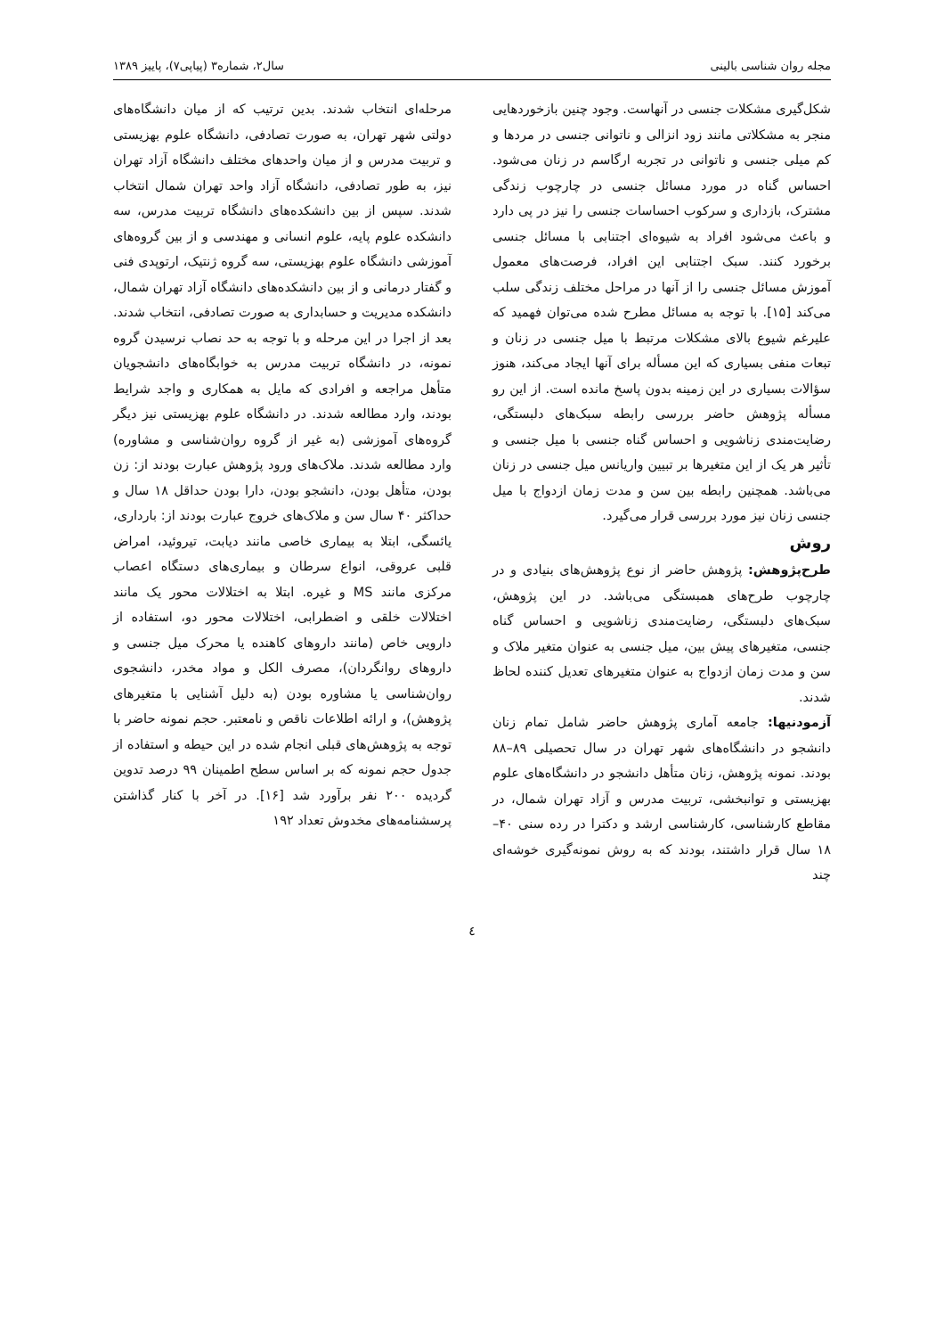مجله روان شناسی بالینی سال۲، شماره۳ (پیاپی۷)، پاییز ۱۳۸۹
شکل‌گیری مشکلات جنسی در آنهاست. وجود چنین بازخوردهایی منجر به مشکلاتی مانند زود انزالی و ناتوانی جنسی در مردها و کم میلی جنسی و ناتوانی در تجربه ارگاسم در زنان می‌شود. احساس گناه در مورد مسائل جنسی در چارچوب زندگی مشترک، بازداری و سرکوب احساسات جنسی را نیز در پی دارد و باعث می‌شود افراد به شیوه‌ای اجتنابی با مسائل جنسی برخورد کنند. سبک اجتنابی این افراد، فرصت‌های معمول آموزش مسائل جنسی را از آنها در مراحل مختلف زندگی سلب می‌کند [۱۵]. با توجه به مسائل مطرح شده می‌توان فهمید که علیرغم شیوع بالای مشکلات مرتبط با میل جنسی در زنان و تبعات منفی بسیاری که این مسأله برای آنها ایجاد می‌کند، هنوز سؤالات بسیاری در این زمینه بدون پاسخ مانده است. از این رو مسأله پژوهش حاضر بررسی رابطه سبک‌های دلبستگی، رضایت‌مندی زناشویی و احساس گناه جنسی با میل جنسی و تأثیر هر یک از این متغیرها بر تبیین واریانس میل جنسی در زنان می‌باشد. همچنین رابطه بین سن و مدت زمان ازدواج با میل جنسی زنان نیز مورد بررسی قرار می‌گیرد.
روش
طرح‌پژوهش: پژوهش حاضر از نوع پژوهش‌های بنیادی و در چارچوب طرح‌های همبستگی می‌باشد. در این پژوهش، سبک‌های دلبستگی، رضایت‌مندی زناشویی و احساس گناه جنسی، متغیرهای پیش بین، میل جنسی به عنوان متغیر ملاک و سن و مدت زمان ازدواج به عنوان متغیرهای تعدیل کننده لحاظ شدند.
آزمودنیها: جامعه آماری پژوهش حاضر شامل تمام زنان دانشجو در دانشگاه‌های شهر تهران در سال تحصیلی ۸۹–۸۸ بودند. نمونه پژوهش، زنان متأهل دانشجو در دانشگاه‌های علوم بهزیستی و توانبخشی، تربیت مدرس و آزاد تهران شمال، در مقاطع کارشناسی، کارشناسی ارشد و دکترا در رده سنی ۴۰–۱۸ سال قرار داشتند، بودند که به روش نمونه‌گیری خوشه‌ای چند
مرحله‌ای انتخاب شدند. بدین ترتیب که از میان دانشگاه‌های دولتی شهر تهران، به صورت تصادفی، دانشگاه علوم بهزیستی و تربیت مدرس و از میان واحدهای مختلف دانشگاه آزاد تهران نیز، به طور تصادفی، دانشگاه آزاد واحد تهران شمال انتخاب شدند. سپس از بین دانشکده‌های دانشگاه تربیت مدرس، سه دانشکده علوم پایه، علوم انسانی و مهندسی و از بین گروه‌های آموزشی دانشگاه علوم بهزیستی، سه گروه ژنتیک، ارتوپدی فنی و گفتار درمانی و از بین دانشکده‌های دانشگاه آزاد تهران شمال، دانشکده مدیریت و حسابداری به صورت تصادفی، انتخاب شدند. بعد از اجرا در این مرحله و با توجه به حد نصاب نرسیدن گروه نمونه، در دانشگاه تربیت مدرس به خوابگاه‌های دانشجویان متأهل مراجعه و افرادی که مایل به همکاری و واجد شرایط بودند، وارد مطالعه شدند. در دانشگاه علوم بهزیستی نیز دیگر گروه‌های آموزشی (به غیر از گروه روان‌شناسی و مشاوره) وارد مطالعه شدند. ملاک‌های ورود پژوهش عبارت بودند از: زن بودن، متأهل بودن، دانشجو بودن، دارا بودن حداقل ۱۸ سال و حداکثر ۴۰ سال سن و ملاک‌های خروج عبارت بودند از: بارداری، یائسگی، ابتلا به بیماری خاصی مانند دیابت، تیروئید، امراض قلبی عروقی، انواع سرطان و بیماری‌های دستگاه اعصاب مرکزی مانند MS و غیره. ابتلا به اختلالات محور یک مانند اختلالات خلقی و اضطرابی، اختلالات محور دو، استفاده از دارویی خاص (مانند داروهای کاهنده یا محرک میل جنسی و داروهای روانگردان)، مصرف الکل و مواد مخدر، دانشجوی روان‌شناسی یا مشاوره بودن (به دلیل آشنایی با متغیرهای پژوهش)، و ارائه اطلاعات ناقص و نامعتبر. حجم نمونه حاضر با توجه به پژوهش‌های قبلی انجام شده در این حیطه و استفاده از جدول حجم نمونه که بر اساس سطح اطمینان ۹۹ درصد تدوین گردیده ۲۰۰ نفر برآورد شد [۱۶]. در آخر با کنار گذاشتن پرسشنامه‌های مخدوش تعداد ۱۹۲
٤